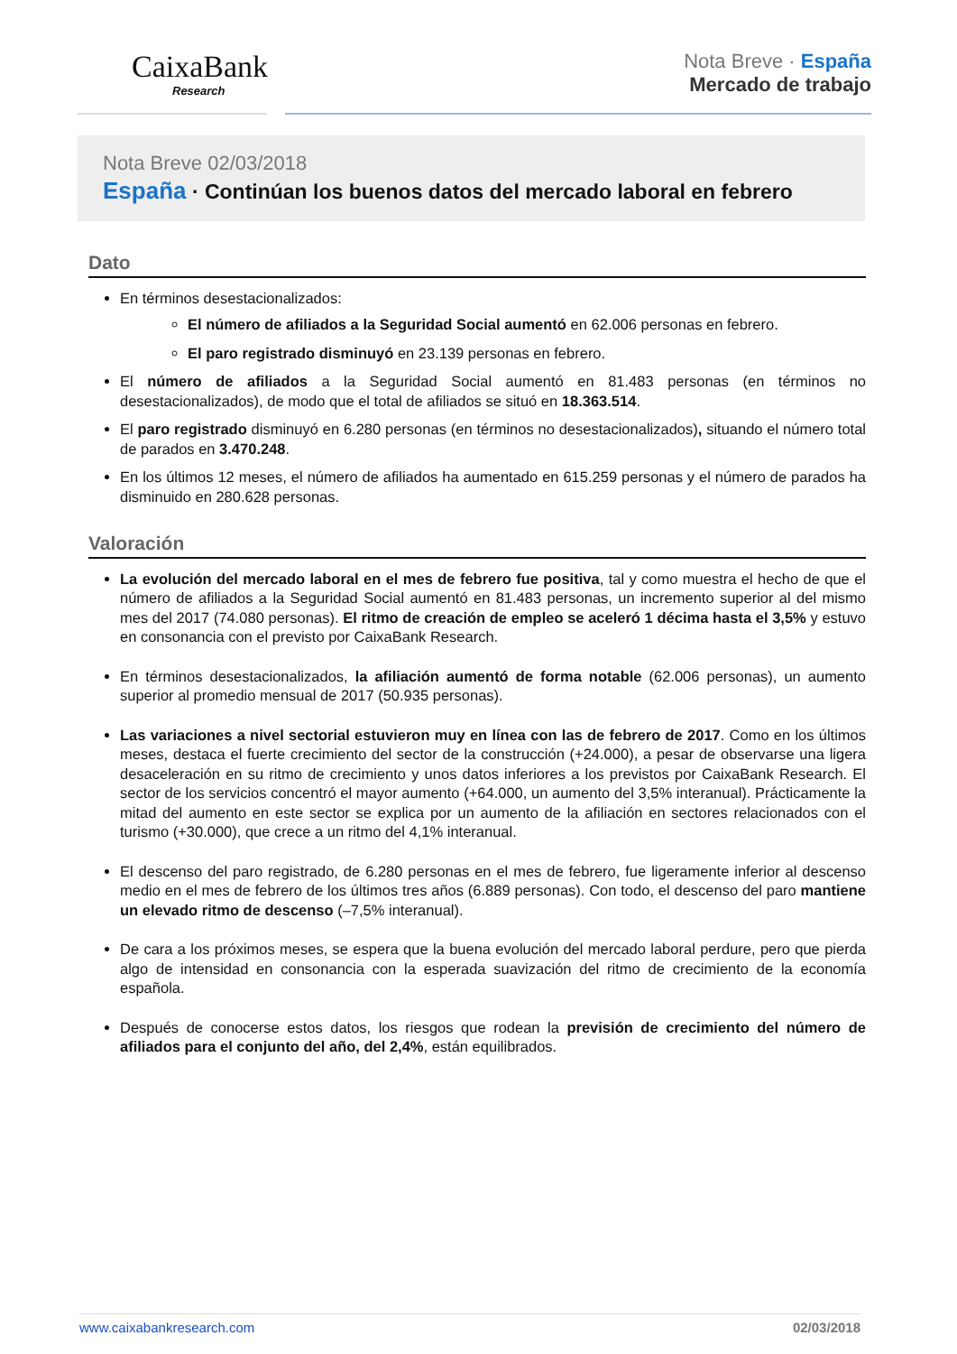CaixaBank
Research
Nota Breve · España
Mercado de trabajo
Nota Breve 02/03/2018
España · Continúan los buenos datos del mercado laboral en febrero
Dato
En términos desestacionalizados:
El número de afiliados a la Seguridad Social aumentó en 62.006 personas en febrero.
El paro registrado disminuyó en 23.139 personas en febrero.
El número de afiliados a la Seguridad Social aumentó en 81.483 personas (en términos no desestacionalizados), de modo que el total de afiliados se situó en 18.363.514.
El paro registrado disminuyó en 6.280 personas (en términos no desestacionalizados), situando el número total de parados en 3.470.248.
En los últimos 12 meses, el número de afiliados ha aumentado en 615.259 personas y el número de parados ha disminuido en 280.628 personas.
Valoración
La evolución del mercado laboral en el mes de febrero fue positiva, tal y como muestra el hecho de que el número de afiliados a la Seguridad Social aumentó en 81.483 personas, un incremento superior al del mismo mes del 2017 (74.080 personas). El ritmo de creación de empleo se aceleró 1 décima hasta el 3,5% y estuvo en consonancia con el previsto por CaixaBank Research.
En términos desestacionalizados, la afiliación aumentó de forma notable (62.006 personas), un aumento superior al promedio mensual de 2017 (50.935 personas).
Las variaciones a nivel sectorial estuvieron muy en línea con las de febrero de 2017. Como en los últimos meses, destaca el fuerte crecimiento del sector de la construcción (+24.000), a pesar de observarse una ligera desaceleración en su ritmo de crecimiento y unos datos inferiores a los previstos por CaixaBank Research. El sector de los servicios concentró el mayor aumento (+64.000, un aumento del 3,5% interanual). Prácticamente la mitad del aumento en este sector se explica por un aumento de la afiliación en sectores relacionados con el turismo (+30.000), que crece a un ritmo del 4,1% interanual.
El descenso del paro registrado, de 6.280 personas en el mes de febrero, fue ligeramente inferior al descenso medio en el mes de febrero de los últimos tres años (6.889 personas). Con todo, el descenso del paro mantiene un elevado ritmo de descenso (–7,5% interanual).
De cara a los próximos meses, se espera que la buena evolución del mercado laboral perdure, pero que pierda algo de intensidad en consonancia con la esperada suavización del ritmo de crecimiento de la economía española.
Después de conocerse estos datos, los riesgos que rodean la previsión de crecimiento del número de afiliados para el conjunto del año, del 2,4%, están equilibrados.
www.caixabankresearch.com 02/03/2018